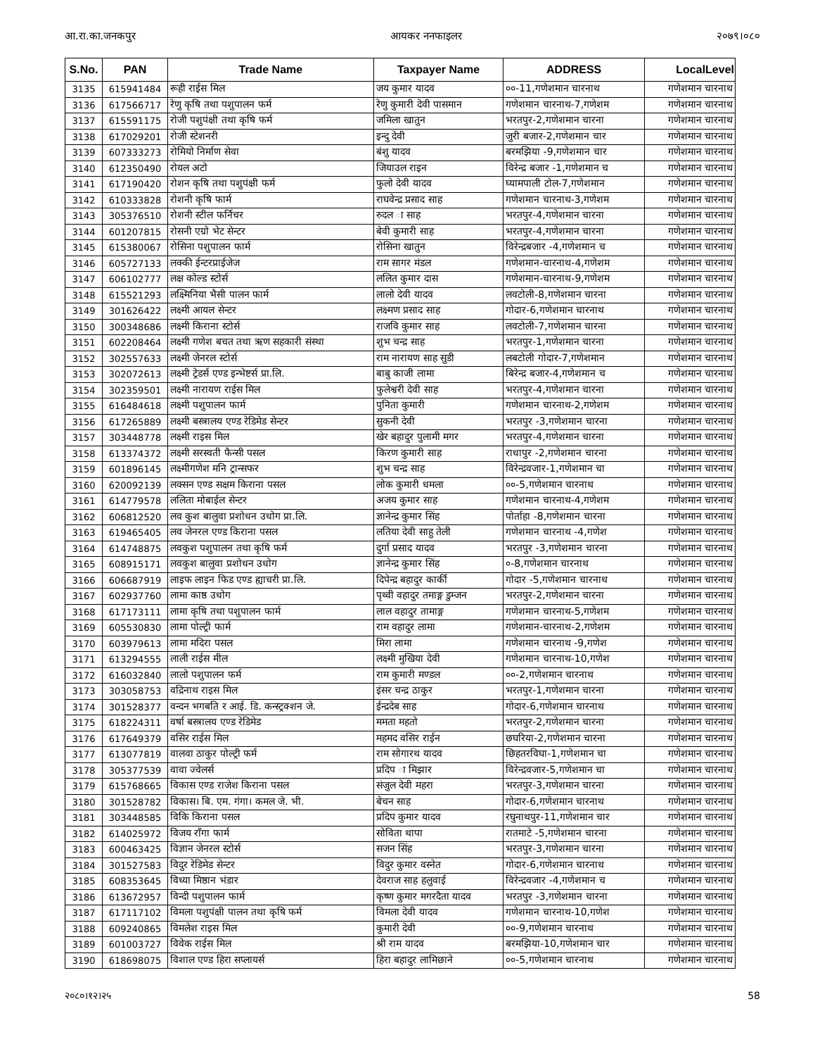आ.रा.का.जनकपुर आयकर ननफाइलर २०७९।०८०
| S.No. | PAN | Trade Name | Taxpayer Name | ADDRESS | LocalLevel |
| --- | --- | --- | --- | --- | --- |
| 3135 | 615941484 | रूही राईस मिल | जय कुमार यादव | ००-11,गणेशमान चारनाथ | गणेशमान चारनाथ |
| 3136 | 617566717 | रेणु कृषि तथा पशुपालन फर्म | रेणु कुमारी देवी पासमान | गणेशमान चारनाथ-7,गणेशम | गणेशमान चारनाथ |
| 3137 | 615591175 | रोजी पशुपंक्षी तथा कृषि फर्म | जमिला खातुन | भरतपुर-2,गणेशमान चारना | गणेशमान चारनाथ |
| 3138 | 617029201 | रोजी स्टेशनरी | इन्दु देवी | जुरी बजार-2,गणेशमान चार | गणेशमान चारनाथ |
| 3139 | 607333273 | रोमियो निर्माण सेवा | बंशु यादव | बरमझिया -9,गणेशमान चार | गणेशमान चारनाथ |
| 3140 | 612350490 | रोयल अटो | जियाउल राइन | विरेन्द्र बजार -1,गणेशमान च | गणेशमान चारनाथ |
| 3141 | 617190420 | रोशन कृषि तथा पशुपंक्षी फर्म | फुलो देवी यादव | घ्यामपाली टोल-7,गणेशमान | गणेशमान चारनाथ |
| 3142 | 610333828 | रोशनी कृषि फार्म | राघवेन्द्र प्रसाद साह | गणेशमान चारनाथ-3,गणेशम | गणेशमान चारनाथ |
| 3143 | 305376510 | रोशनी स्टील फर्निचर | रुदल ा साह | भरतपुर-4,गणेशमान चारना | गणेशमान चारनाथ |
| 3144 | 601207815 | रोसनी एग्रो भेट सेन्टर | बेवी कुमारी साह | भरतपुर-4,गणेशमान चारना | गणेशमान चारनाथ |
| 3145 | 615380067 | रोसिना पशुपालन फार्म | रोसिना खातुन | विरेन्द्रबजार -4,गणेशमान च | गणेशमान चारनाथ |
| 3146 | 605727133 | लक्की ईन्टरप्राईजेज | राम सागर मंडल | गणेशमान-चारनाथ-4,गणेशम | गणेशमान चारनाथ |
| 3147 | 606102777 | लक्ष कोल्ड स्टोर्स | ललित कुमार दास | गणेशमान-चारनाथ-9,गणेशम | गणेशमान चारनाथ |
| 3148 | 615521293 | लक्ष्मिनिया भैसी पालन फार्म | लालो देवी यादव | लवटोली-8,गणेशमान चारना | गणेशमान चारनाथ |
| 3149 | 301626422 | लक्ष्मी आयल सेन्टर | लक्ष्मण प्रसाद साह | गोदार-6,गणेशमान चारनाथ | गणेशमान चारनाथ |
| 3150 | 300348686 | लक्ष्मी किराना स्टोर्स | राजवि कुमार साह | लवटोली-7,गणेशमान चारना | गणेशमान चारनाथ |
| 3151 | 602208464 | लक्ष्मी गणेश बचत तथा ऋण सहकारी संस्था | शुभ चन्द्र साह | भरतपुर-1,गणेशमान चारना | गणेशमान चारनाथ |
| 3152 | 302557633 | लक्ष्मी जेनरल स्टोर्स | राम नारायण साह सुडी | लबटोली गोदार-7,गणेशमान | गणेशमान चारनाथ |
| 3153 | 302072613 | लक्ष्मी ट्रेडर्स एण्ड इन्भेष्टर्स प्रा.लि. | बाबु काजी लामा | बिरेन्द्र बजार-4,गणेशमान च | गणेशमान चारनाथ |
| 3154 | 302359501 | लक्ष्मी नारायण राईस मिल | फुलेश्वरी देवी साह | भरतपुर-4,गणेशमान चारना | गणेशमान चारनाथ |
| 3155 | 616484618 | लक्ष्मी पशुपालन फार्म | पुनिता कुमारी | गणेशमान चारनाथ-2,गणेशम | गणेशमान चारनाथ |
| 3156 | 617265889 | लक्ष्मी बस्त्रालय एण्ड रेडिमेड सेन्टर | सुकनी देवी | भरतपुर -3,गणेशमान चारना | गणेशमान चारनाथ |
| 3157 | 303448778 | लक्ष्मी राइस मिल | खेर बहादुर पुलामी मगर | भरतपुर-4,गणेशमान चारना | गणेशमान चारनाथ |
| 3158 | 613374372 | लक्ष्मी सरस्वती फैन्सी पसल | किरण कुमारी साह | राधापुर -2,गणेशमान चारना | गणेशमान चारनाथ |
| 3159 | 601896145 | लक्ष्मीगणेश मनि ट्रान्सफर | शुभ चन्द्र साह | विरेन्द्रवजार-1,गणेशमान चा | गणेशमान चारनाथ |
| 3160 | 620092139 | लक्सन एण्ड सक्षम किराना पसल | लोक कुमारी धमला | ००-5,गणेशमान चारनाथ | गणेशमान चारनाथ |
| 3161 | 614779578 | ललिता मोबाईल सेन्टर | अजय कुमार साह | गणेशमान चारनाथ-4,गणेशम | गणेशमान चारनाथ |
| 3162 | 606812520 | लव कुश बालुवा प्रशोधन उधोग प्रा.लि. | ज्ञानेन्द्र कुमार सिंह | पोर्ताहा -8,गणेशमान चारना | गणेशमान चारनाथ |
| 3163 | 619465405 | लव जेनरल एण्ड किराना पसल | लतिया देवी साहु तेली | गणेशमान चारनाथ -4,गणेश | गणेशमान चारनाथ |
| 3164 | 614748875 | लवकुश पशुपालन तथा कृषि फर्म | दुर्गा प्रसाद यादव | भरतपुर -3,गणेशमान चारना | गणेशमान चारनाथ |
| 3165 | 608915171 | लवकुश बालुवा प्रशोधन उधोग | ज्ञानेन्द्र कुमार सिंह | ०-8,गणेशमान चारनाथ | गणेशमान चारनाथ |
| 3166 | 606687919 | लाइफ लाइन फिड एण्ड ह्याचरी प्रा.लि. | दिपेन्द्र बहादुर कार्की | गोदार -5,गणेशमान चारनाथ | गणेशमान चारनाथ |
| 3167 | 602937760 | लामा काष्ठ उधोग | पृथ्वी वहादुर तमाङ्ग डुम्जन | भरतपुर-2,गणेशमान चारना | गणेशमान चारनाथ |
| 3168 | 617173111 | लामा कृषि तथा पशुपालन फार्म | लाल वहादुर तामाङ्ग | गणेशमान चारनाथ-5,गणेशम | गणेशमान चारनाथ |
| 3169 | 605530830 | लामा पोल्ट्री फार्म | राम वहादुर लामा | गणेशमान-चारनाथ-2,गणेशम | गणेशमान चारनाथ |
| 3170 | 603979613 | लामा मदिरा पसल | मिरा लामा | गणेशमान चारनाथ -9,गणेश | गणेशमान चारनाथ |
| 3171 | 613294555 | लाली राईस मील | लक्ष्मी मुखिया देवी | गणेशमान चारनाथ-10,गणेश | गणेशमान चारनाथ |
| 3172 | 616032840 | लालो पशुपालन फर्म | राम कुमारी मण्डल | ००-2,गणेशमान चारनाथ | गणेशमान चारनाथ |
| 3173 | 303058753 | वद्रिनाथ राइस मिल | इंसर चन्द्र ठाकुर | भरतपुर-1,गणेशमान चारना | गणेशमान चारनाथ |
| 3174 | 301528377 | वन्दन भगबति र आई. डि. कन्स्ट्रक्शन जे. | ईन्द्रदेब साह | गोदार-6,गणेशमान चारनाथ | गणेशमान चारनाथ |
| 3175 | 618224311 | वर्षा बस्त्रालय एण्ड रेडिमेड | ममता महतो | भरतपुर-2,गणेशमान चारना | गणेशमान चारनाथ |
| 3176 | 617649379 | वसिर राईस मिल | महमद वसिर राईन | छघरिया-2,गणेशमान चारना | गणेशमान चारनाथ |
| 3177 | 613077819 | वालवा ठाकुर पोल्ट्री फर्म | राम सोगारथ यादव | छिहतरविघा-1,गणेशमान चा | गणेशमान चारनाथ |
| 3178 | 305377539 | वावा ज्वेलर्स | प्रदिप ा मिझार | विरेन्द्रवजार-5,गणेशमान चा | गणेशमान चारनाथ |
| 3179 | 615768665 | विकास एण्ड राजेश किराना पसल | संजुल देवी महरा | भरतपुर-3,गणेशमान चारना | गणेशमान चारनाथ |
| 3180 | 301528782 | विकास। बि. एम. गंगा। कमल जे. भी. | बेचन साह | गोदार-6,गणेशमान चारनाथ | गणेशमान चारनाथ |
| 3181 | 303448585 | विकि किराना पसल | प्रदिप कुमार यादव | रघुनाथपुर-11,गणेशमान चार | गणेशमान चारनाथ |
| 3182 | 614025972 | विजय राँगा फार्म | सोविता थापा | रातमाटे -5,गणेशमान चारना | गणेशमान चारनाथ |
| 3183 | 600463425 | विज्ञान जेनरल स्टोर्स | सजन सिंह | भरतपुर-3,गणेशमान चारना | गणेशमान चारनाथ |
| 3184 | 301527583 | विदुर रेडिमेड सेन्टर | विदुर कुमार वस्नेत | गोदार-6,गणेशमान चारनाथ | गणेशमान चारनाथ |
| 3185 | 608353645 | विध्या मिष्ठान भंडार | देवराज साह हलुवाई | विरेन्द्रवजार -4,गणेशमान च | गणेशमान चारनाथ |
| 3186 | 613672957 | विन्दी पशुपालन फार्म | कृष्ण कुमार मगरदैता यादव | भरतपुर -3,गणेशमान चारना | गणेशमान चारनाथ |
| 3187 | 617117102 | विमला पशुपंक्षी पालन तथा कृषि फर्म | विमला देवी यादव | गणेशमान चारनाथ-10,गणेश | गणेशमान चारनाथ |
| 3188 | 609240865 | विमलेश राइस मिल | कुमारी देवी | ००-9,गणेशमान चारनाथ | गणेशमान चारनाथ |
| 3189 | 601003727 | विवेक राईस मिल | श्री राम यादव | बरमझिया-10,गणेशमान चार | गणेशमान चारनाथ |
| 3190 | 618698075 | विशाल एण्ड हिरा सप्लायर्स | हिरा बहादुर लामिछाने | ००-5,गणेशमान चारनाथ | गणेशमान चारनाथ |
२०८०।१२।२५ 58